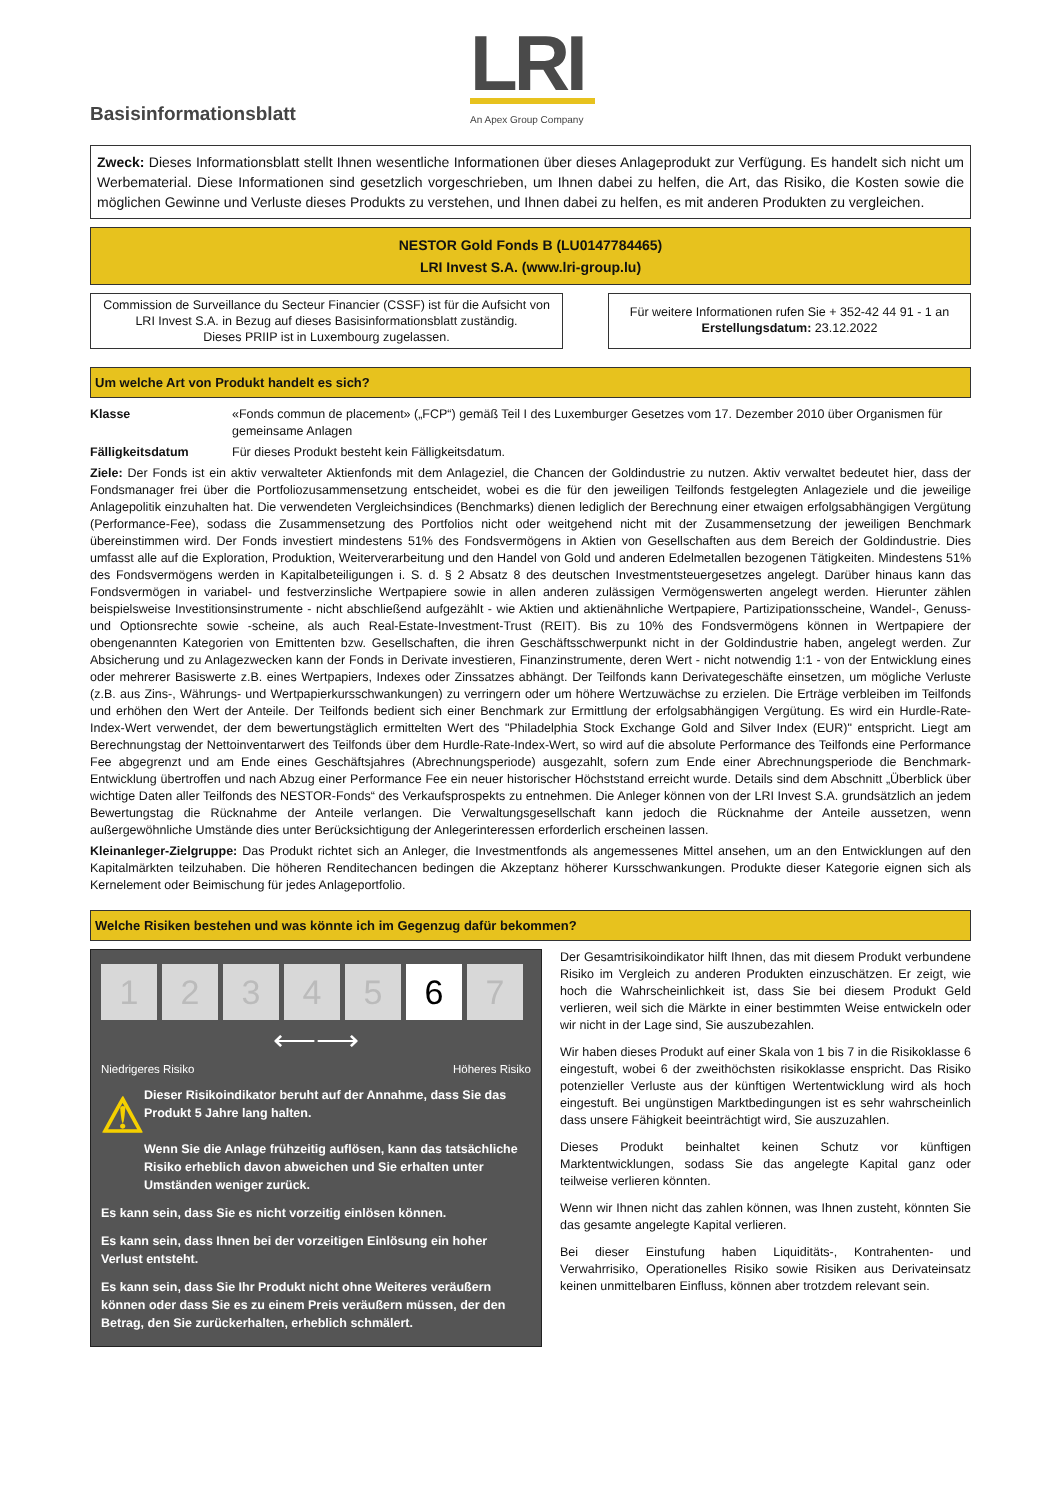Basisinformationsblatt
LRI
An Apex Group Company
Zweck: Dieses Informationsblatt stellt Ihnen wesentliche Informationen über dieses Anlageprodukt zur Verfügung. Es handelt sich nicht um Werbematerial. Diese Informationen sind gesetzlich vorgeschrieben, um Ihnen dabei zu helfen, die Art, das Risiko, die Kosten sowie die möglichen Gewinne und Verluste dieses Produkts zu verstehen, und Ihnen dabei zu helfen, es mit anderen Produkten zu vergleichen.
NESTOR Gold Fonds B (LU0147784465)
LRI Invest S.A. (www.lri-group.lu)
Commission de Surveillance du Secteur Financier (CSSF) ist für die Aufsicht von LRI Invest S.A. in Bezug auf dieses Basisinformationsblatt zuständig.
Dieses PRIIP ist in Luxembourg zugelassen.
Für weitere Informationen rufen Sie + 352-42 44 91 - 1 an
Erstellungsdatum: 23.12.2022
Um welche Art von Produkt handelt es sich?
Klasse «Fonds commun de placement» („FCP“) gemäß Teil I des Luxemburger Gesetzes vom 17. Dezember 2010 über Organismen für gemeinsame Anlagen
Fälligkeitsdatum Für dieses Produkt besteht kein Fälligkeitsdatum.
Ziele: Der Fonds ist ein aktiv verwalteter Aktienfonds mit dem Anlageziel, die Chancen der Goldindustrie zu nutzen. Aktiv verwaltet bedeutet hier, dass der Fondsmanager frei über die Portfoliozusammensetzung entscheidet, wobei es die für den jeweiligen Teilfonds festgelegten Anlageziele und die jeweilige Anlagepolitik einzuhalten hat. Die verwendeten Vergleichsindices (Benchmarks) dienen lediglich der Berechnung einer etwaigen erfolgsabhängigen Vergütung (Performance-Fee), sodass die Zusammensetzung des Portfolios nicht oder weitgehend nicht mit der Zusammensetzung der jeweiligen Benchmark übereinstimmen wird. Der Fonds investiert mindestens 51% des Fondsvermögens in Aktien von Gesellschaften aus dem Bereich der Goldindustrie. Dies umfasst alle auf die Exploration, Produktion, Weiterverarbeitung und den Handel von Gold und anderen Edelmetallen bezogenen Tätigkeiten. Mindestens 51% des Fondsvermögens werden in Kapitalbeteiligungen i. S. d. § 2 Absatz 8 des deutschen Investmentsteuergesetzes angelegt. Darüber hinaus kann das Fondsvermögen in variabel- und festverzinsliche Wertpapiere sowie in allen anderen zulässigen Vermögenswerten angelegt werden. Hierunter zählen beispielsweise Investitionsinstrumente - nicht abschließend aufgezählt - wie Aktien und aktienähnliche Wertpapiere, Partizipationsscheine, Wandel-, Genuss- und Optionsrechte sowie -scheine, als auch Real-Estate-Investment-Trust (REIT). Bis zu 10% des Fondsvermögens können in Wertpapiere der obengenannten Kategorien von Emittenten bzw. Gesellschaften, die ihren Geschäftsschwerpunkt nicht in der Goldindustrie haben, angelegt werden. Zur Absicherung und zu Anlagezwecken kann der Fonds in Derivate investieren, Finanzinstrumente, deren Wert - nicht notwendig 1:1 - von der Entwicklung eines oder mehrerer Basiswerte z.B. eines Wertpapiers, Indexes oder Zinssatzes abhängt. Der Teilfonds kann Derivategeschäfte einsetzen, um mögliche Verluste (z.B. aus Zins-, Währungs- und Wertpapierkursschwankungen) zu verringern oder um höhere Wertzuwächse zu erzielen. Die Erträge verbleiben im Teilfonds und erhöhen den Wert der Anteile. Der Teilfonds bedient sich einer Benchmark zur Ermittlung der erfolgsabhängigen Vergütung. Es wird ein Hurdle-Rate-Index-Wert verwendet, der dem bewertungstäglich ermittelten Wert des "Philadelphia Stock Exchange Gold and Silver Index (EUR)" entspricht. Liegt am Berechnungstag der Nettoinventarwert des Teilfonds über dem Hurdle-Rate-Index-Wert, so wird auf die absolute Performance des Teilfonds eine Performance Fee abgegrenzt und am Ende eines Geschäftsjahres (Abrechnungsperiode) ausgezahlt, sofern zum Ende einer Abrechnungsperiode die Benchmark-Entwicklung übertroffen und nach Abzug einer Performance Fee ein neuer historischer Höchststand erreicht wurde. Details sind dem Abschnitt „Überblick über wichtige Daten aller Teilfonds des NESTOR-Fonds“ des Verkaufsprospekts zu entnehmen. Die Anleger können von der LRI Invest S.A. grundsätzlich an jedem Bewertungstag die Rücknahme der Anteile verlangen. Die Verwaltungsgesellschaft kann jedoch die Rücknahme der Anteile aussetzen, wenn außergewöhnliche Umstände dies unter Berücksichtigung der Anlegerinteressen erforderlich erscheinen lassen.
Kleinanleger-Zielgruppe: Das Produkt richtet sich an Anleger, die Investmentfonds als angemessenes Mittel ansehen, um an den Entwicklungen auf den Kapitalmärkten teilzuhaben. Die höheren Renditechancen bedingen die Akzeptanz höherer Kursschwankungen. Produkte dieser Kategorie eignen sich als Kernelement oder Beimischung für jedes Anlageportfolio.
Welche Risiken bestehen und was könnte ich im Gegenzug dafür bekommen?
1 2 3 4 5 6 7
⟵⟶
Niedrigeres Risiko Höheres Risiko
⚠
Dieser Risikoindikator beruht auf der Annahme, dass Sie das Produkt 5 Jahre lang halten.
Wenn Sie die Anlage frühzeitig auflösen, kann das tatsächliche Risiko erheblich davon abweichen und Sie erhalten unter Umständen weniger zurück.
Es kann sein, dass Sie es nicht vorzeitig einlösen können.
Es kann sein, dass Ihnen bei der vorzeitigen Einlösung ein hoher Verlust entsteht.
Es kann sein, dass Sie Ihr Produkt nicht ohne Weiteres veräußern können oder dass Sie es zu einem Preis veräußern müssen, der den Betrag, den Sie zurückerhalten, erheblich schmälert.
Der Gesamtrisikoindikator hilft Ihnen, das mit diesem Produkt verbundene Risiko im Vergleich zu anderen Produkten einzuschätzen. Er zeigt, wie hoch die Wahrscheinlichkeit ist, dass Sie bei diesem Produkt Geld verlieren, weil sich die Märkte in einer bestimmten Weise entwickeln oder wir nicht in der Lage sind, Sie auszubezahlen.
Wir haben dieses Produkt auf einer Skala von 1 bis 7 in die Risikoklasse 6 eingestuft, wobei 6 der zweithöchsten risikoklasse enspricht. Das Risiko potenzieller Verluste aus der künftigen Wertentwicklung wird als hoch eingestuft. Bei ungünstigen Marktbedingungen ist es sehr wahrscheinlich dass unsere Fähigkeit beeinträchtigt wird, Sie auszuzahlen.
Dieses Produkt beinhaltet keinen Schutz vor künftigen Marktentwicklungen, sodass Sie das angelegte Kapital ganz oder teilweise verlieren könnten.
Wenn wir Ihnen nicht das zahlen können, was Ihnen zusteht, könnten Sie das gesamte angelegte Kapital verlieren.
Bei dieser Einstufung haben Liquiditäts-, Kontrahenten- und Verwahrrisiko, Operationelles Risiko sowie Risiken aus Derivateinsatz keinen unmittelbaren Einfluss, können aber trotzdem relevant sein.